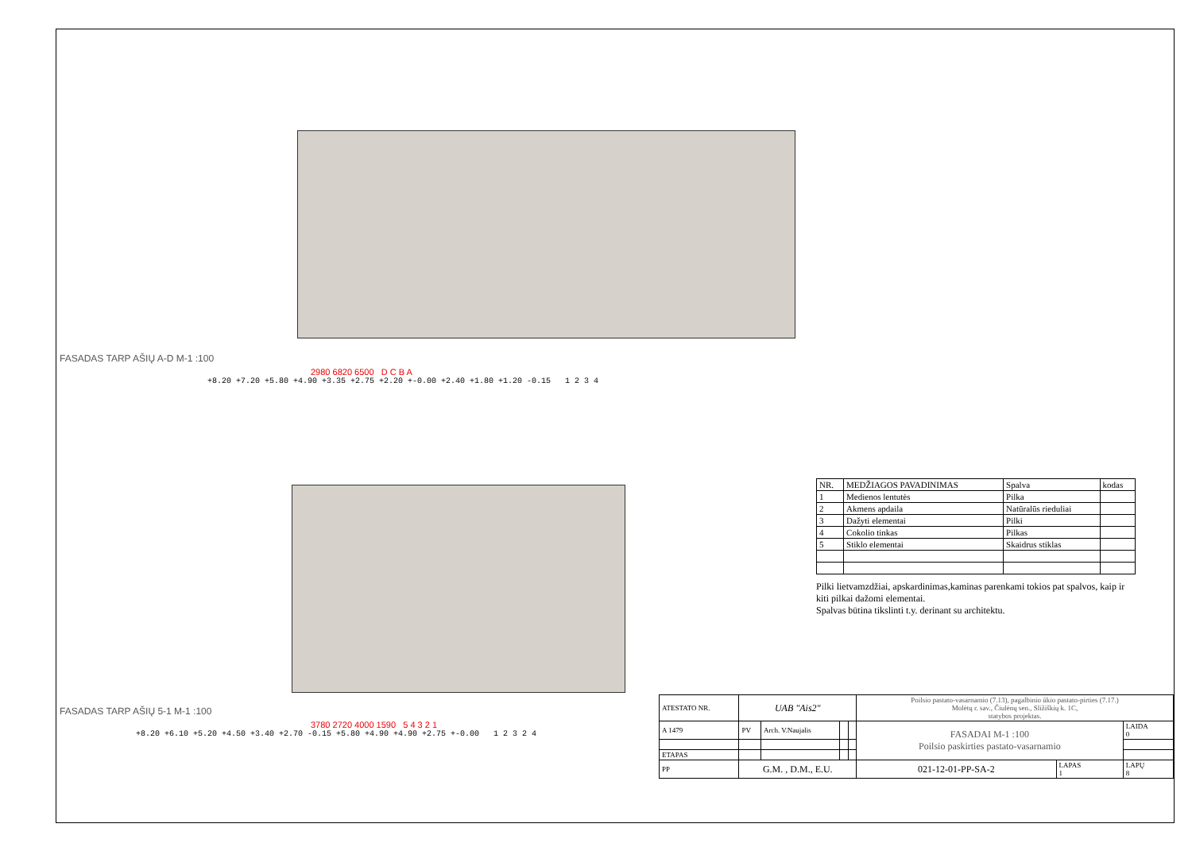FASADAS TARP AŠIŲ A-D M-1 :100
2980 6820 6500 D C B A
+8.20 +7.20 +5.80 +4.90 +3.35 +2.75 +2.20 +-0.00 +2.40 +1.80 +1.20 -0.15 1 2 3 4
FASADAS TARP AŠIŲ 5-1 M-1 :100
3780 2720 4000 1590 5 4 3 2 1
+8.20 +6.10 +5.20 +4.50 +3.40 +2.70 -0.15 +5.80 +4.90 +4.90 +2.75 +-0.00 1 2 3 2 4
| NR. | MEDŽIAGOS PAVADINIMAS | Spalva | kodas |
| --- | --- | --- | --- |
| 1 | Medienos lentutės | Pilka | |
| 2 | Akmens apdaila | Natūralūs rieduliai | |
| 3 | Dažyti elementai | Pilki | |
| 4 | Cokolio tinkas | Pilkas | |
| 5 | Stiklo elementai | Skaidrus stiklas | |
Pilki lietvamzdžiai, apskardinimas,kaminas parenkami tokios pat spalvos, kaip ir kiti pilkai dažomi elementai.
Spalvas būtina tikslinti t.y. derinant su architektu.
| ATESTATO NR. | UAB "Ais2" | | | | Poilsio pastato-vasarnamio (7.13), pagalbinio ūkio pastato-pirties (7.17.) Molėtų r. sav., Čiulėnų sen., Sližiškių k. 1C, statybos projektas. | | |
| A 1479 | PV | Arch. V.Naujalis | | | FASADAI M-1 :100 Poilsio paskirties pastato-vasarnamio | | LAIDA 0 |
| ETAPAS | | | | | | | |
| PP | G.M. , D.M., E.U. | | | | 021-12-01-PP-SA-2 | LAPAS 1 | LAPŲ 8 |